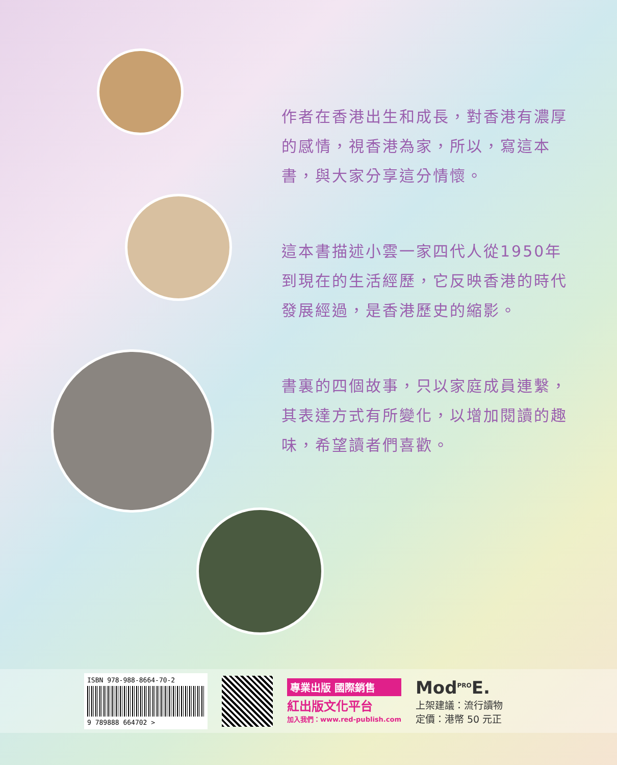作者在香港出生和成長，對香港有濃厚的感情，視香港為家，所以，寫這本書，與大家分享這分情懷。
這本書描述小雲一家四代人從1950年到現在的生活經歷，它反映香港的時代發展經過，是香港歷史的縮影。
書裏的四個故事，只以家庭成員連繫，其表達方式有所變化，以增加閱讀的趣味，希望讀者們喜歡。
ISBN 978-988-8664-70-2
9 789888 664702 >
專業出版 國際銷售
紅出版文化平台
加入我們：www.red-publish.com
Mod<sup>PRO</sup>E.
上架建議：流行讀物
定價：港幣 50 元正